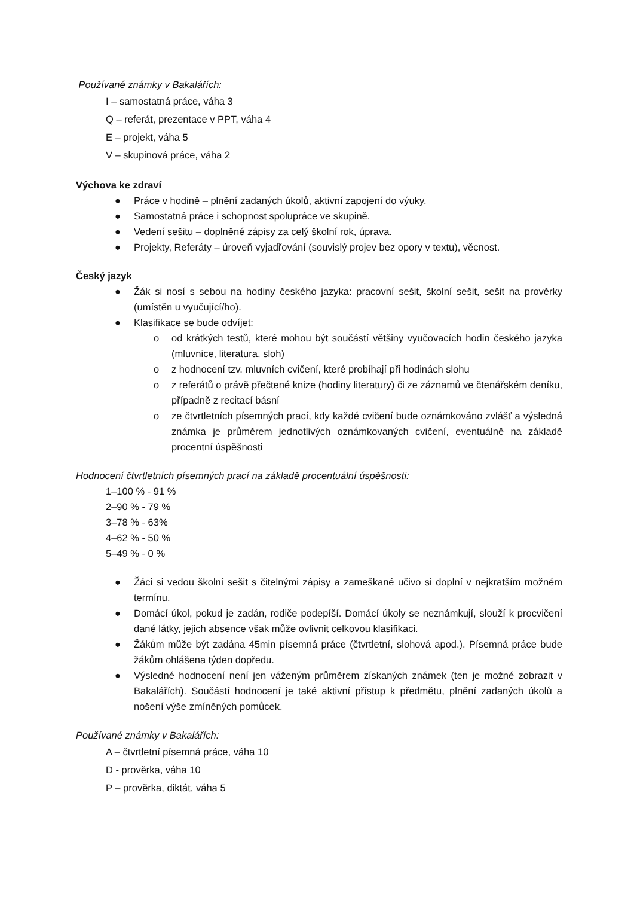Používané známky v Bakalářích:
I – samostatná práce, váha 3
Q – referát, prezentace v PPT, váha 4
E – projekt, váha 5
V – skupinová práce, váha 2
Výchova ke zdraví
● Práce v hodině – plnění zadaných úkolů, aktivní zapojení do výuky.
● Samostatná práce i schopnost spolupráce ve skupině.
● Vedení sešitu – doplněné zápisy za celý školní rok, úprava.
● Projekty, Referáty – úroveň vyjadřování (souvislý projev bez opory v textu), věcnost.
Český jazyk
● Žák si nosí s sebou na hodiny českého jazyka: pracovní sešit, školní sešit, sešit na prověrky (umístěn u vyučující/ho).
● Klasifikace se bude odvíjet:
o od krátkých testů, které mohou být součástí většiny vyučovacích hodin českého jazyka (mluvnice, literatura, sloh)
o z hodnocení tzv. mluvních cvičení, které probíhají při hodinách slohu
o z referátů o právě přečtené knize (hodiny literatury) či ze záznamů ve čtenářském deníku, případně z recitací básní
o ze čtvrtletních písemných prací, kdy každé cvičení bude oznámkováno zvlášť a výsledná známka je průměrem jednotlivých oznámkovaných cvičení, eventuálně na základě procentní úspěšnosti
Hodnocení čtvrtletních písemných prací na základě procentuální úspěšnosti:
1–100 % - 91 %
2–90 % - 79 %
3–78 % - 63%
4–62 % - 50 %
5–49 % - 0 %
● Žáci si vedou školní sešit s čitelnými zápisy a zameškané učivo si doplní v nejkratším možném termínu.
● Domácí úkol, pokud je zadán, rodiče podepíší. Domácí úkoly se neznámkují, slouží k procvičení dané látky, jejich absence však může ovlivnit celkovou klasifikaci.
● Žákům může být zadána 45min písemná práce (čtvrtletní, slohová apod.). Písemná práce bude žákům ohlášena týden dopředu.
● Výsledné hodnocení není jen váženým průměrem získaných známek (ten je možné zobrazit v Bakalářích). Součástí hodnocení je také aktivní přístup k předmětu, plnění zadaných úkolů a nošení výše zmíněných pomůcek.
Používané známky v Bakalářích:
A – čtvrtletní písemná práce, váha 10
D - prověrka, váha 10
P – prověrka, diktát, váha 5